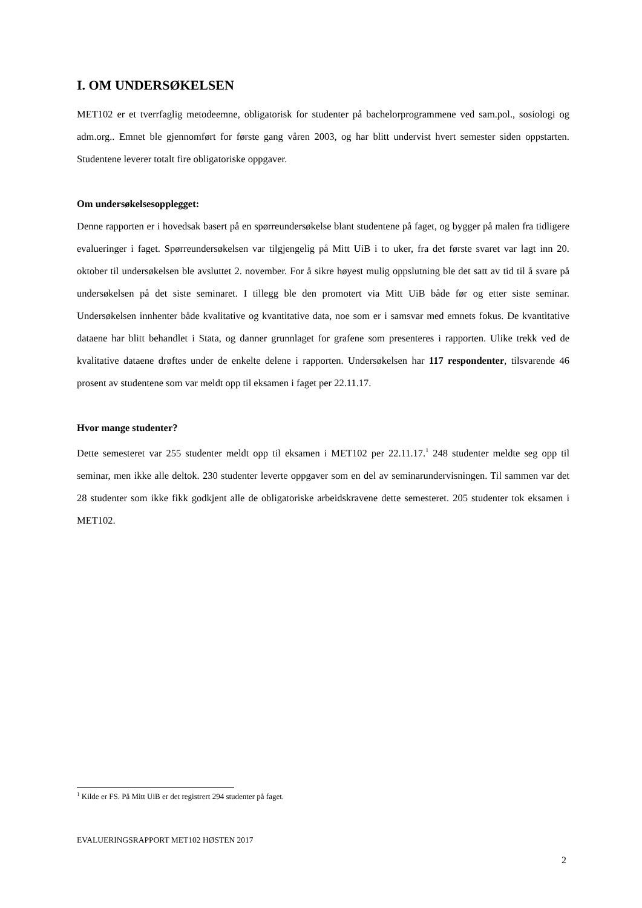I. OM UNDERSØKELSEN
MET102 er et tverrfaglig metodeemne, obligatorisk for studenter på bachelorprogrammene ved sam.pol., sosiologi og adm.org.. Emnet ble gjennomført for første gang våren 2003, og har blitt undervist hvert semester siden oppstarten. Studentene leverer totalt fire obligatoriske oppgaver.
Om undersøkelsesopplegget:
Denne rapporten er i hovedsak basert på en spørreundersøkelse blant studentene på faget, og bygger på malen fra tidligere evalueringer i faget. Spørreundersøkelsen var tilgjengelig på Mitt UiB i to uker, fra det første svaret var lagt inn 20. oktober til undersøkelsen ble avsluttet 2. november. For å sikre høyest mulig oppslutning ble det satt av tid til å svare på undersøkelsen på det siste seminaret. I tillegg ble den promotert via Mitt UiB både før og etter siste seminar. Undersøkelsen innhenter både kvalitative og kvantitative data, noe som er i samsvar med emnets fokus. De kvantitative dataene har blitt behandlet i Stata, og danner grunnlaget for grafene som presenteres i rapporten. Ulike trekk ved de kvalitative dataene drøftes under de enkelte delene i rapporten. Undersøkelsen har 117 respondenter, tilsvarende 46 prosent av studentene som var meldt opp til eksamen i faget per 22.11.17.
Hvor mange studenter?
Dette semesteret var 255 studenter meldt opp til eksamen i MET102 per 22.11.17.<sup>1</sup> 248 studenter meldte seg opp til seminar, men ikke alle deltok. 230 studenter leverte oppgaver som en del av seminarundervisningen. Til sammen var det 28 studenter som ikke fikk godkjent alle de obligatoriske arbeidskravene dette semesteret. 205 studenter tok eksamen i MET102.
<sup>1</sup> Kilde er FS. På Mitt UiB er det registrert 294 studenter på faget.
EVALUERINGSRAPPORT MET102 HØSTEN 2017
2